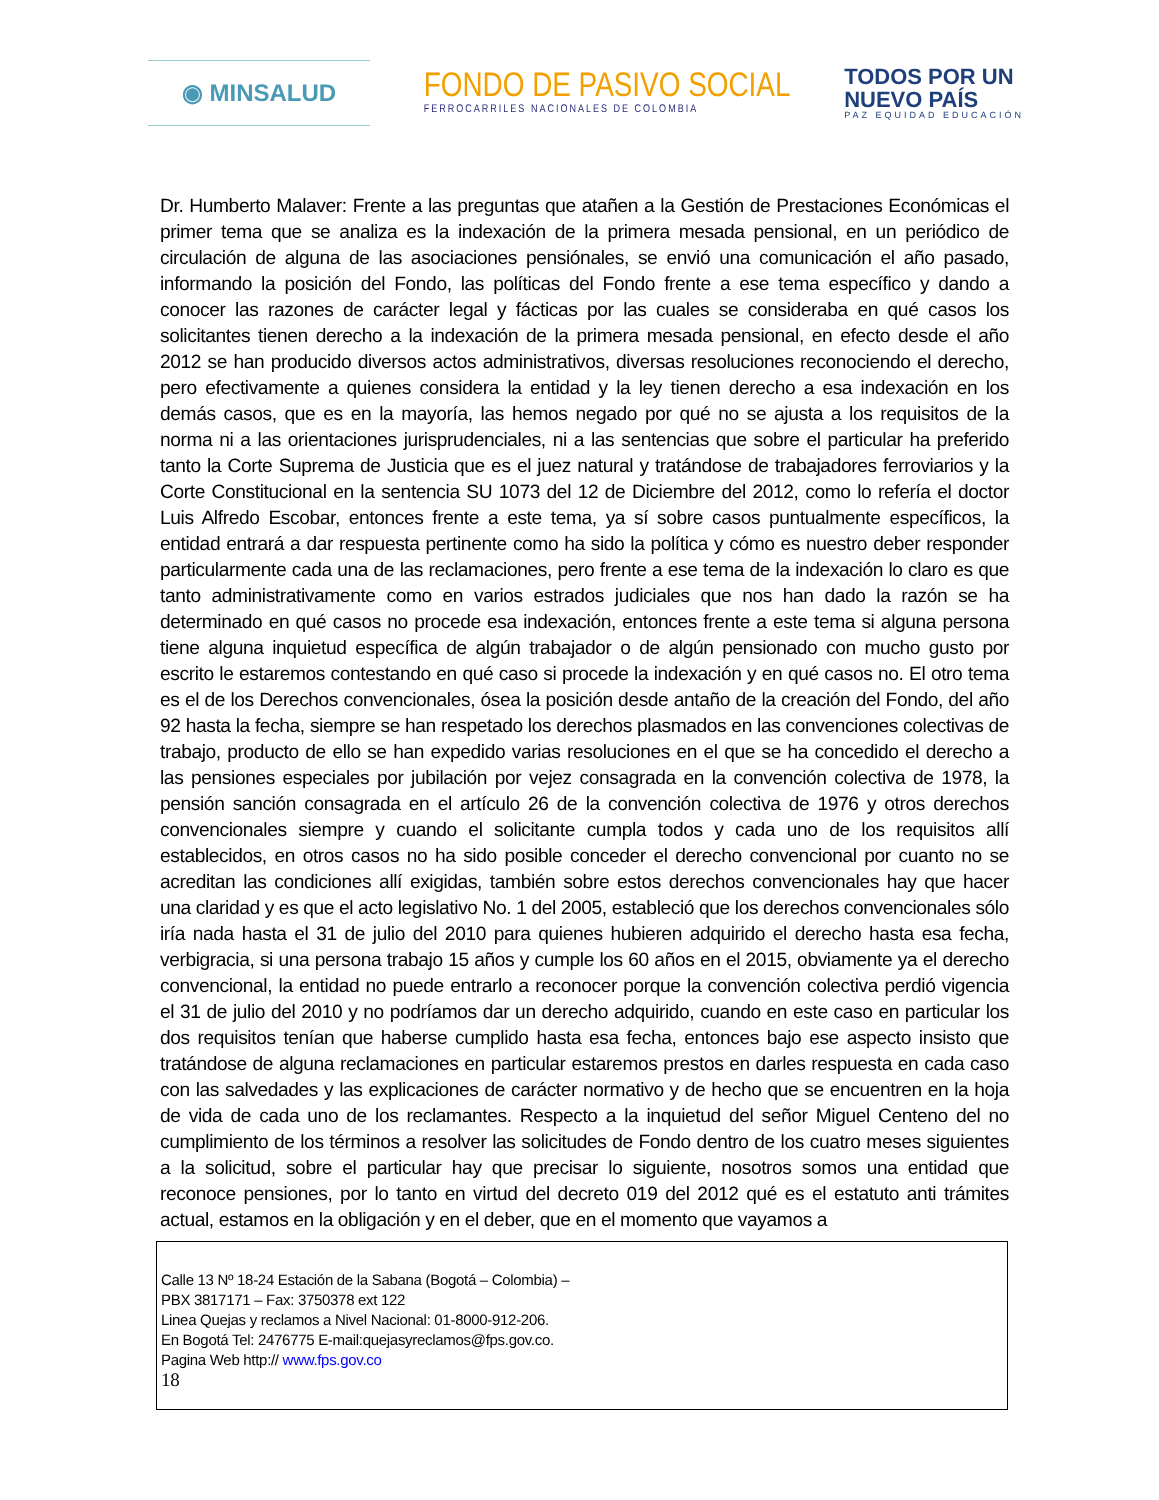◉ MINSALUD
FONDO DE PASIVO SOCIAL
FERROCARRILES NACIONALES DE COLOMBIA
TODOS POR UN
NUEVO PAÍS
PAZ EQUIDAD EDUCACIÓN
Dr. Humberto Malaver: Frente a las preguntas que atañen a la Gestión de Prestaciones Económicas el primer tema que se analiza es la indexación de la primera mesada pensional, en un periódico de circulación de alguna de las asociaciones pensiónales, se envió una comunicación el año pasado, informando la posición del Fondo, las políticas del Fondo frente a ese tema específico y dando a conocer las razones de carácter legal y fácticas por las cuales se consideraba en qué casos los solicitantes tienen derecho a la indexación de la primera mesada pensional, en efecto desde el año 2012 se han producido diversos actos administrativos, diversas resoluciones reconociendo el derecho, pero efectivamente a quienes considera la entidad y la ley tienen derecho a esa indexación en los demás casos, que es en la mayoría, las hemos negado por qué no se ajusta a los requisitos de la norma ni a las orientaciones jurisprudenciales, ni a las sentencias que sobre el particular ha preferido tanto la Corte Suprema de Justicia que es el juez natural y tratándose de trabajadores ferroviarios y la Corte Constitucional en la sentencia SU 1073 del 12 de Diciembre del 2012, como lo refería el doctor Luis Alfredo Escobar, entonces frente a este tema, ya sí sobre casos puntualmente específicos, la entidad entrará a dar respuesta pertinente como ha sido la política y cómo es nuestro deber responder particularmente cada una de las reclamaciones, pero frente a ese tema de la indexación lo claro es que tanto administrativamente como en varios estrados judiciales que nos han dado la razón se ha determinado en qué casos no procede esa indexación, entonces frente a este tema si alguna persona tiene alguna inquietud específica de algún trabajador o de algún pensionado con mucho gusto por escrito le estaremos contestando en qué caso si procede la indexación y en qué casos no. El otro tema es el de los Derechos convencionales, ósea la posición desde antaño de la creación del Fondo, del año 92 hasta la fecha, siempre se han respetado los derechos plasmados en las convenciones colectivas de trabajo, producto de ello se han expedido varias resoluciones en el que se ha concedido el derecho a las pensiones especiales por jubilación por vejez consagrada en la convención colectiva de 1978, la pensión sanción consagrada en el artículo 26 de la convención colectiva de 1976 y otros derechos convencionales siempre y cuando el solicitante cumpla todos y cada uno de los requisitos allí establecidos, en otros casos no ha sido posible conceder el derecho convencional por cuanto no se acreditan las condiciones allí exigidas, también sobre estos derechos convencionales hay que hacer una claridad y es que el acto legislativo No. 1 del 2005, estableció que los derechos convencionales sólo iría nada hasta el 31 de julio del 2010 para quienes hubieren adquirido el derecho hasta esa fecha, verbigracia, si una persona trabajo 15 años y cumple los 60 años en el 2015, obviamente ya el derecho convencional, la entidad no puede entrarlo a reconocer porque la convención colectiva perdió vigencia el 31 de julio del 2010 y no podríamos dar un derecho adquirido, cuando en este caso en particular los dos requisitos tenían que haberse cumplido hasta esa fecha, entonces bajo ese aspecto insisto que tratándose de alguna reclamaciones en particular estaremos prestos en darles respuesta en cada caso con las salvedades y las explicaciones de carácter normativo y de hecho que se encuentren en la hoja de vida de cada uno de los reclamantes. Respecto a la inquietud del señor Miguel Centeno del no cumplimiento de los términos a resolver las solicitudes de Fondo dentro de los cuatro meses siguientes a la solicitud, sobre el particular hay que precisar lo siguiente, nosotros somos una entidad que reconoce pensiones, por lo tanto en virtud del decreto 019 del 2012 qué es el estatuto anti trámites actual, estamos en la obligación y en el deber, que en el momento que vayamos a
Calle 13 Nº 18-24 Estación de la Sabana (Bogotá – Colombia) –
PBX 3817171 – Fax: 3750378 ext 122
Linea Quejas y reclamos a Nivel Nacional: 01-8000-912-206.
En Bogotá Tel: 2476775 E-mail:quejasyreclamos@fps.gov.co.
Pagina Web http:// www.fps.gov.co
18